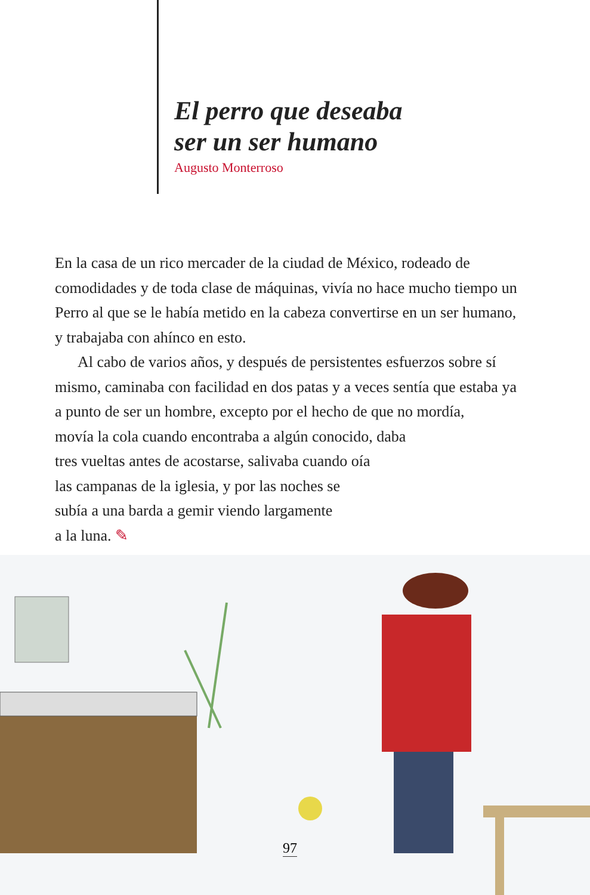El perro que deseaba
ser un ser humano
Augusto Monterroso
En la casa de un rico mercader de la ciudad de México, rodeado de comodidades y de toda clase de máquinas, vivía no hace mucho tiempo un Perro al que se le había metido en la cabeza convertirse en un ser humano, y trabajaba con ahínco en esto.
Al cabo de varios años, y después de persistentes esfuerzos sobre sí mismo, caminaba con facilidad en dos patas y a veces sentía que estaba ya a punto de ser un hombre, excepto por el hecho de que no mordía,
movía la cola cuando encontraba a algún conocido, daba
tres vueltas antes de acostarse, salivaba cuando oía
las campanas de la iglesia, y por las noches se
subía a una barda a gemir viendo largamente
a la luna. ✎
97